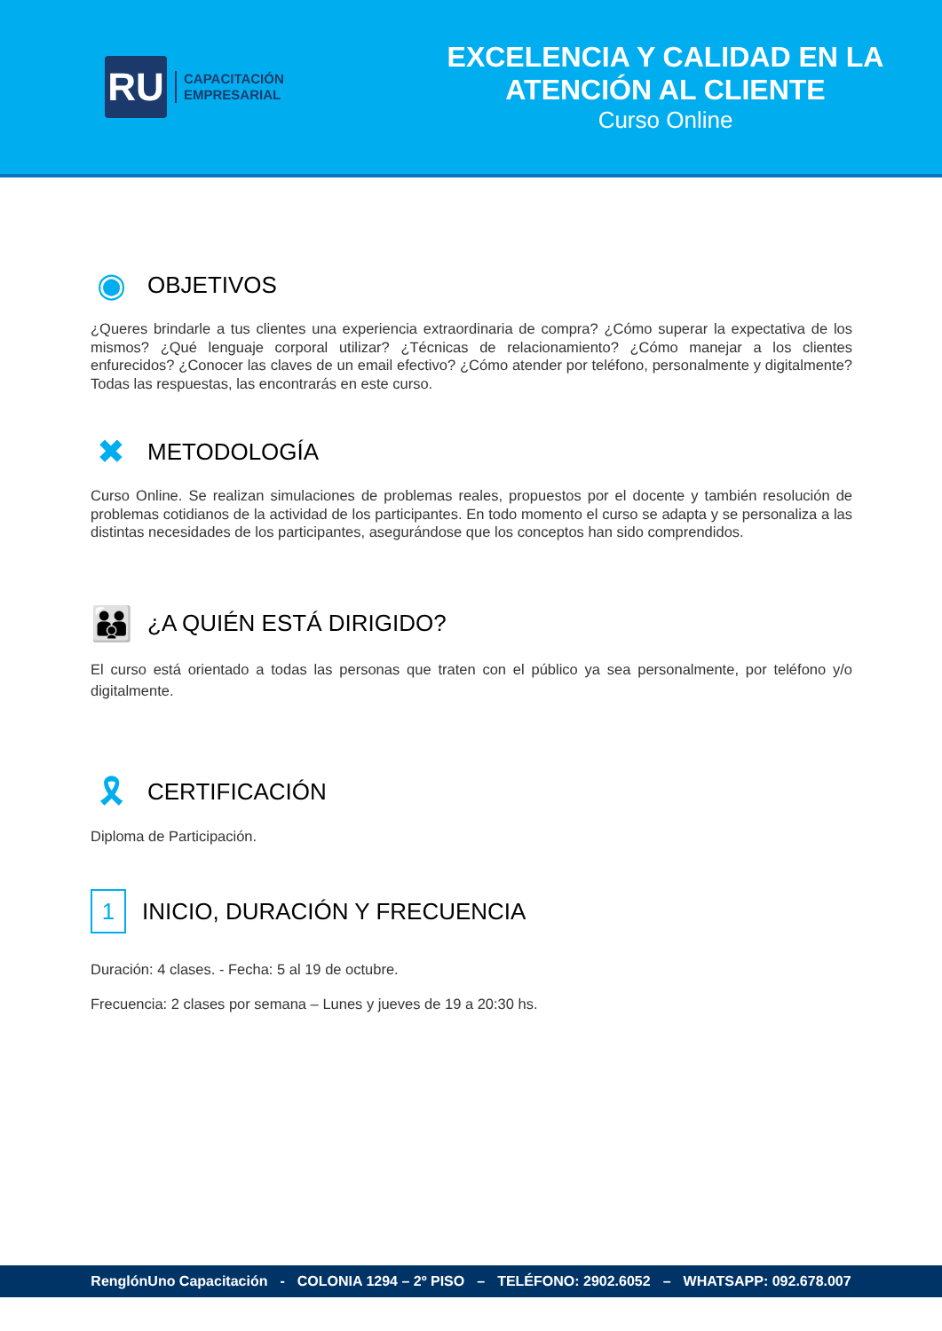RU
CAPACITACIÓN
EMPRESARIAL
EXCELENCIA Y CALIDAD EN LA ATENCIÓN AL CLIENTE
Curso Online
◉ OBJETIVOS
¿Queres brindarle a tus clientes una experiencia extraordinaria de compra? ¿Cómo superar la expectativa de los mismos? ¿Qué lenguaje corporal utilizar? ¿Técnicas de relacionamiento? ¿Cómo manejar a los clientes enfurecidos? ¿Conocer las claves de un email efectivo? ¿Cómo atender por teléfono, personalmente y digitalmente? Todas las respuestas, las encontrarás en este curso.
✖ METODOLOGÍA
Curso Online. Se realizan simulaciones de problemas reales, propuestos por el docente y también resolución de problemas cotidianos de la actividad de los participantes. En todo momento el curso se adapta y se personaliza a las distintas necesidades de los participantes, asegurándose que los conceptos han sido comprendidos.
👪 ¿A QUIÉN ESTÁ DIRIGIDO?
El curso está orientado a todas las personas que traten con el público ya sea personalmente, por teléfono y/o digitalmente.
🎗 CERTIFICACIÓN
Diploma de Participación.
1 INICIO, DURACIÓN Y FRECUENCIA
Duración: 4 clases. - Fecha: 5 al 19 de octubre.
Frecuencia: 2 clases por semana – Lunes y jueves de 19 a 20:30 hs.
RenglónUno Capacitación - COLONIA 1294 – 2º PISO – TELÉFONO: 2902.6052 – WHATSAPP: 092.678.007